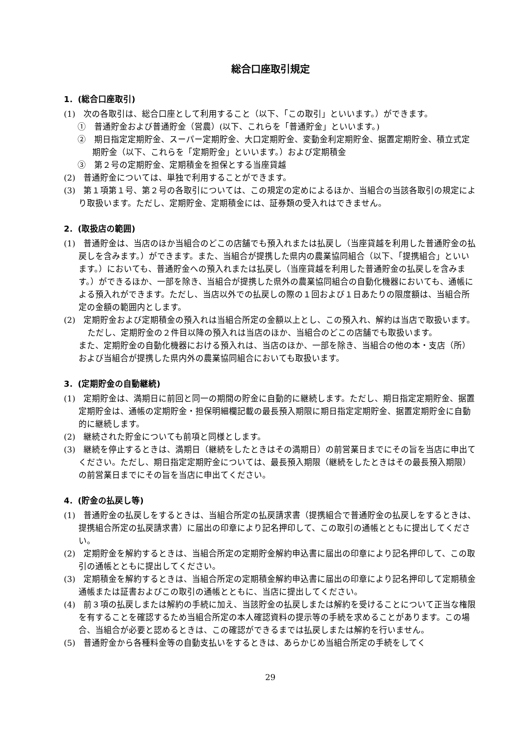総合口座取引規定
1．(総合口座取引)
(1)　次の各取引は、総合口座として利用すること（以下、「この取引」といいます。）ができます。
①　普通貯金および普通貯金（営農）(以下、これらを「普通貯金」といいます。)
②　期日指定定期貯金、スーパー定期貯金、大口定期貯金、変動金利定期貯金、据置定期貯金、積立式定期貯金（以下、これらを「定期貯金」といいます。）および定期積金
③　第２号の定期貯金、定期積金を担保とする当座貸越
(2)　普通貯金については、単独で利用することができます。
(3)　第１項第１号、第２号の各取引については、この規定の定めによるほか、当組合の当該各取引の規定により取扱います。ただし、定期貯金、定期積金には、証券類の受入れはできません。
2．(取扱店の範囲)
(1)　普通貯金は、当店のほか当組合のどこの店舗でも預入れまたは払戻し（当座貸越を利用した普通貯金の払戻しを含みます。）ができます。また、当組合が提携した県内の農業協同組合（以下、「提携組合」といいます。）においても、普通貯金への預入れまたは払戻し（当座貸越を利用した普通貯金の払戻しを含みます。）ができるほか、一部を除き、当組合が提携した県外の農業協同組合の自動化機器においても、通帳による預入れができます。ただし、当店以外での払戻しの際の１回および１日あたりの限度額は、当組合所定の金額の範囲内とします。
(2)　定期貯金および定期積金の預入れは当組合所定の金額以上とし、この預入れ、解約は当店で取扱います。
ただし、定期貯金の２件目以降の預入れは当店のほか、当組合のどこの店舗でも取扱います。
また、定期貯金の自動化機器における預入れは、当店のほか、一部を除き、当組合の他の本・支店（所）および当組合が提携した県内外の農業協同組合においても取扱います。
3．(定期貯金の自動継続)
(1)　定期貯金は、満期日に前回と同一の期間の貯金に自動的に継続します。ただし、期日指定定期貯金、据置定期貯金は、通帳の定期貯金・担保明細欄記載の最長預入期限に期日指定定期貯金、据置定期貯金に自動的に継続します。
(2)　継続された貯金についても前項と同様とします。
(3)　継続を停止するときは、満期日（継続をしたときはその満期日）の前営業日までにその旨を当店に申出てください。ただし、期日指定定期貯金については、最長預入期限（継続をしたときはその最長預入期限）の前営業日までにその旨を当店に申出てください。
4．(貯金の払戻し等)
(1)　普通貯金の払戻しをするときは、当組合所定の払戻請求書（提携組合で普通貯金の払戻しをするときは、提携組合所定の払戻請求書）に届出の印章により記名押印して、この取引の通帳とともに提出してください。
(2)　定期貯金を解約するときは、当組合所定の定期貯金解約申込書に届出の印章により記名押印して、この取引の通帳とともに提出してください。
(3)　定期積金を解約するときは、当組合所定の定期積金解約申込書に届出の印章により記名押印して定期積金通帳または証書およびこの取引の通帳とともに、当店に提出してください。
(4)　前３項の払戻しまたは解約の手続に加え、当該貯金の払戻しまたは解約を受けることについて正当な権限を有することを確認するため当組合所定の本人確認資料の提示等の手続を求めることがあります。この場合、当組合が必要と認めるときは、この確認ができるまでは払戻しまたは解約を行いません。
(5)　普通貯金から各種料金等の自動支払いをするときは、あらかじめ当組合所定の手続をしてく
29